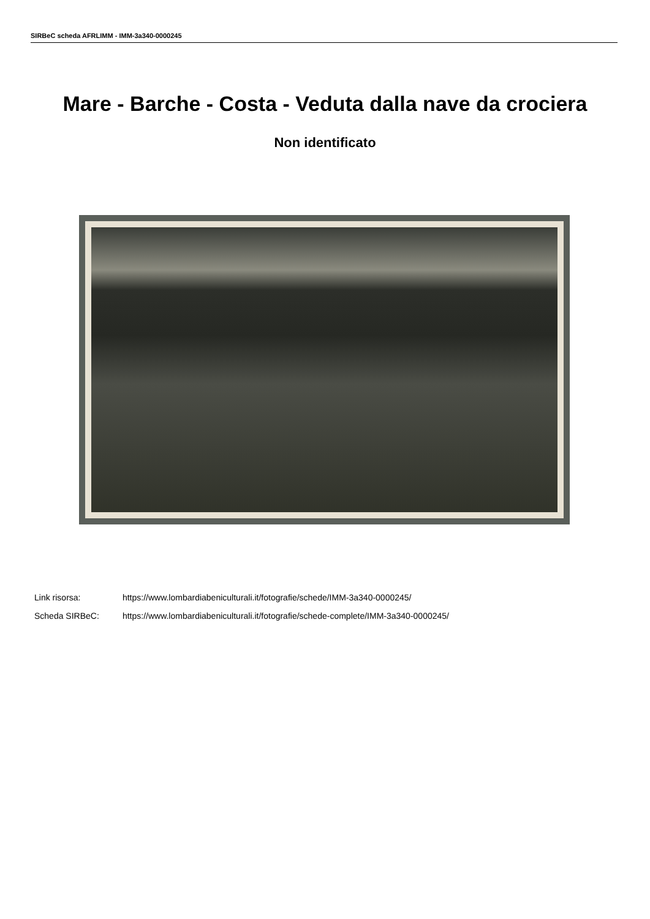SIRBeC scheda AFRLIMM - IMM-3a340-0000245
Mare - Barche - Costa - Veduta dalla nave da crociera
Non identificato
Link risorsa: https://www.lombardiabeniculturali.it/fotografie/schede/IMM-3a340-0000245/
Scheda SIRBeC: https://www.lombardiabeniculturali.it/fotografie/schede-complete/IMM-3a340-0000245/